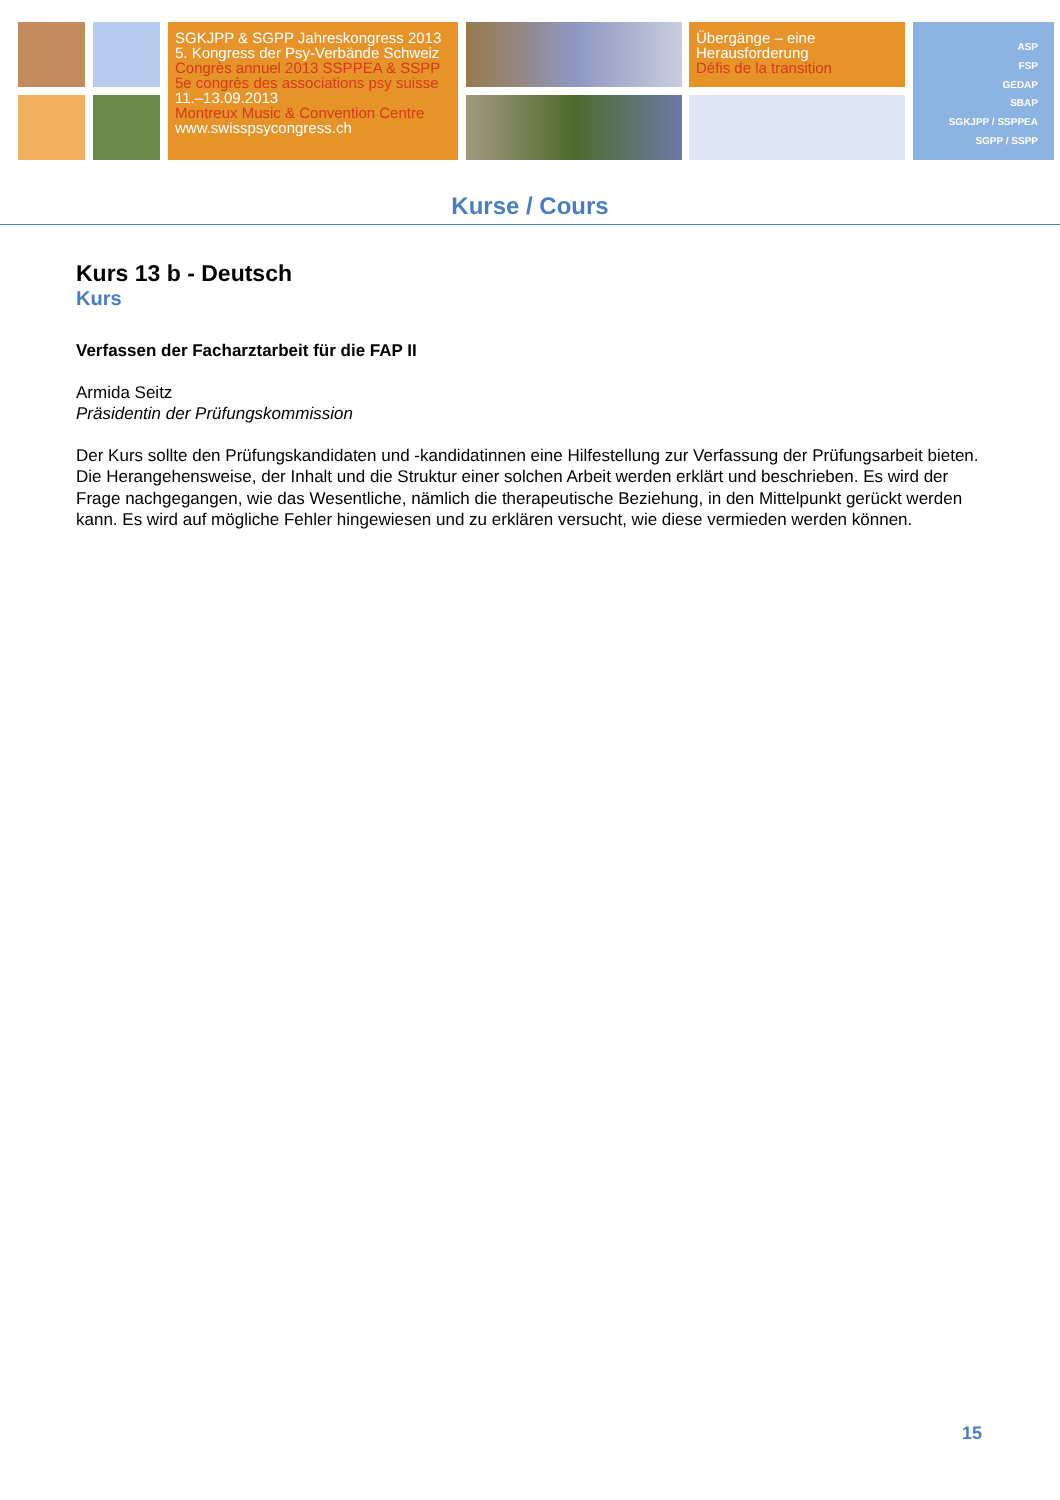SGKJPP & SGPP Jahreskongress 2013
5. Kongress der Psy-Verbände Schweiz
Congrès annuel 2013 SSPPEA & SSPP
5e congrès des associations psy suisse
11.–13.09.2013
Montreux Music & Convention Centre
www.swisspsycongress.ch
Übergänge – eine
Herausforderung
Défis de la transition
ASP
FSP
GEDAP
SBAP
SGKJPP / SSPPEA
SGPP / SSPP
Kurse / Cours
Kurs 13 b - Deutsch
Kurs
Verfassen der Facharztarbeit für die FAP II
Armida Seitz
Präsidentin der Prüfungskommission
Der Kurs sollte den Prüfungskandidaten und -kandidatinnen eine Hilfestellung zur Verfassung der Prüfungsarbeit bieten. Die Herangehensweise, der Inhalt und die Struktur einer solchen Arbeit werden erklärt und beschrieben. Es wird der Frage nachgegangen, wie das Wesentliche, nämlich die therapeutische Beziehung, in den Mittelpunkt gerückt werden kann. Es wird auf mögliche Fehler hingewiesen und zu erklären versucht, wie diese vermieden werden können.
15